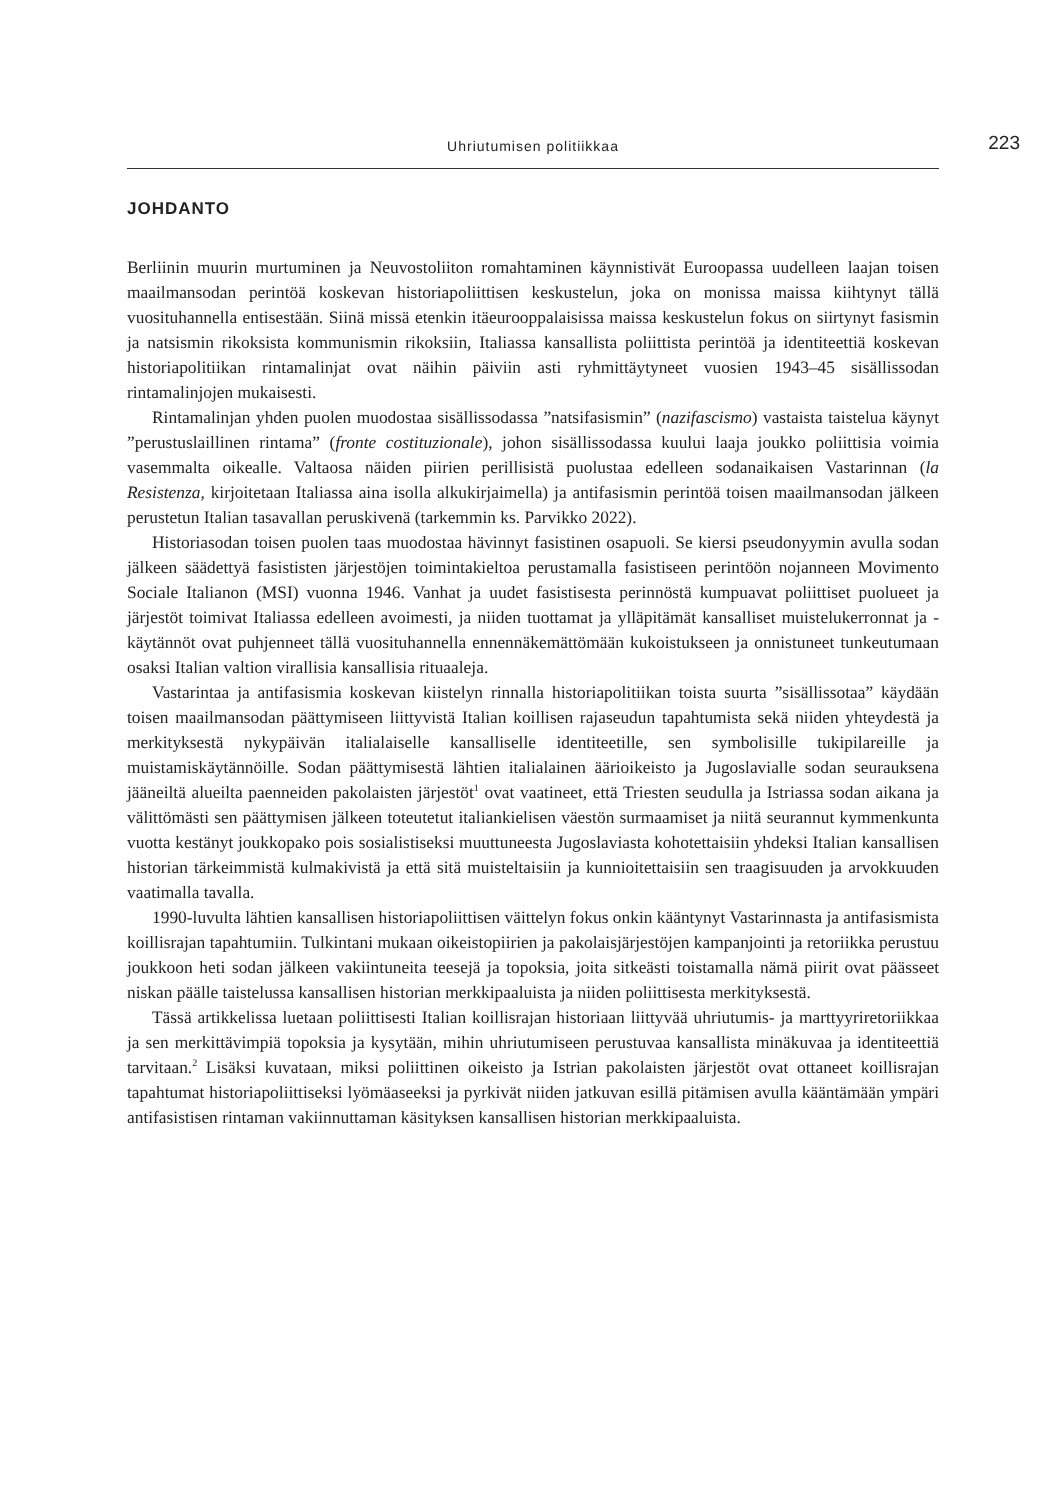Uhriutumisen politiikkaa 223
JOHDANTO
Berliinin muurin murtuminen ja Neuvostoliiton romahtaminen käynnistivät Euroopassa uudelleen laajan toisen maailmansodan perintöä koskevan historiapoliittisen keskustelun, joka on monissa maissa kiihtynyt tällä vuosituhannella entisestään. Siinä missä etenkin itäeurooppalaisissa maissa keskustelun fokus on siirtynyt fasismin ja natsismin rikoksista kommunismin rikoksiin, Italiassa kansallista poliittista perintöä ja identiteettiä koskevan historiapolitiikan rintamalinjat ovat näihin päiviin asti ryhmittäytyneet vuosien 1943–45 sisällissodan rintamalinjojen mukaisesti.
Rintamalinjan yhden puolen muodostaa sisällissodassa ”natsifasismin” (nazifascismo) vastaista taistelua käynyt ”perustuslaillinen rintama” (fronte costituzionale), johon sisällissodassa kuului laaja joukko poliittisia voimia vasemmalta oikealle. Valtaosa näiden piirien perillisistä puolustaa edelleen sodanaikaisen Vastarinnan (la Resistenza, kirjoitetaan Italiassa aina isolla alkukirjaimella) ja antifasismin perintöä toisen maailmansodan jälkeen perustetun Italian tasavallan peruskivenä (tarkemmin ks. Parvikko 2022).
Historiasodan toisen puolen taas muodostaa hävinnyt fasistinen osapuoli. Se kiersi pseudonyymin avulla sodan jälkeen säädettyä fasististen järjestöjen toimintakieltoa perustamalla fasistiseen perintöön nojanneen Movimento Sociale Italianon (MSI) vuonna 1946. Vanhat ja uudet fasistisesta perinnöstä kumpuavat poliittiset puolueet ja järjestöt toimivat Italiassa edelleen avoimesti, ja niiden tuottamat ja ylläpitämät kansalliset muistelukerronnat ja -käytännöt ovat puhjenneet tällä vuosituhannella ennennäkemättömään kukoistukseen ja onnistuneet tunkeutumaan osaksi Italian valtion virallisia kansallisia rituaaleja.
Vastarintaa ja antifasismia koskevan kiistelyn rinnalla historiapolitiikan toista suurta ”sisällissotaa” käydään toisen maailmansodan päättymiseen liittyvistä Italian koillisen rajaseudun tapahtumista sekä niiden yhteydestä ja merkityksestä nykypäivän italialaiselle kansalliselle identiteetille, sen symbolisille tukipilareille ja muistamiskäytännöille. Sodan päättymisestä lähtien italialainen äärioikeisto ja Jugoslavialle sodan seurauksena jääneiltä alueilta paenneiden pakolaisten järjestöt<sup>1</sup> ovat vaatineet, että Triesten seudulla ja Istriassa sodan aikana ja välittömästi sen päättymisen jälkeen toteutetut italiankielisen väestön surmaamiset ja niitä seurannut kymmenkunta vuotta kestänyt joukkopako pois sosialistiseksi muuttuneesta Jugoslaviasta kohotettaisiin yhdeksi Italian kansallisen historian tärkeimmistä kulmakivistä ja että sitä muisteltaisiin ja kunnioitettaisiin sen traagisuuden ja arvokkuuden vaatimalla tavalla.
1990-luvulta lähtien kansallisen historiapoliittisen väittelyn fokus onkin kääntynyt Vastarinnasta ja antifasismista koillisrajan tapahtumiin. Tulkintani mukaan oikeistopiirien ja pakolaisjärjestöjen kampanjointi ja retoriikka perustuu joukkoon heti sodan jälkeen vakiintuneita teesejä ja topoksia, joita sitkeästi toistamalla nämä piirit ovat päässeet niskan päälle taistelussa kansallisen historian merkkipaaluista ja niiden poliittisesta merkityksestä.
Tässä artikkelissa luetaan poliittisesti Italian koillisrajan historiaan liittyvää uhriutumis- ja marttyyriretoriikkaa ja sen merkittävimpiä topoksia ja kysytään, mihin uhriutumiseen perustuvaa kansallista minäkuvaa ja identiteettiä tarvitaan.<sup>2</sup> Lisäksi kuvataan, miksi poliittinen oikeisto ja Istrian pakolaisten järjestöt ovat ottaneet koillisrajan tapahtumat historiapoliittiseksi lyömäaseeksi ja pyrkivät niiden jatkuvan esillä pitämisen avulla kääntämään ympäri antifasistisen rintaman vakiinnuttaman käsityksen kansallisen historian merkkipaaluista.